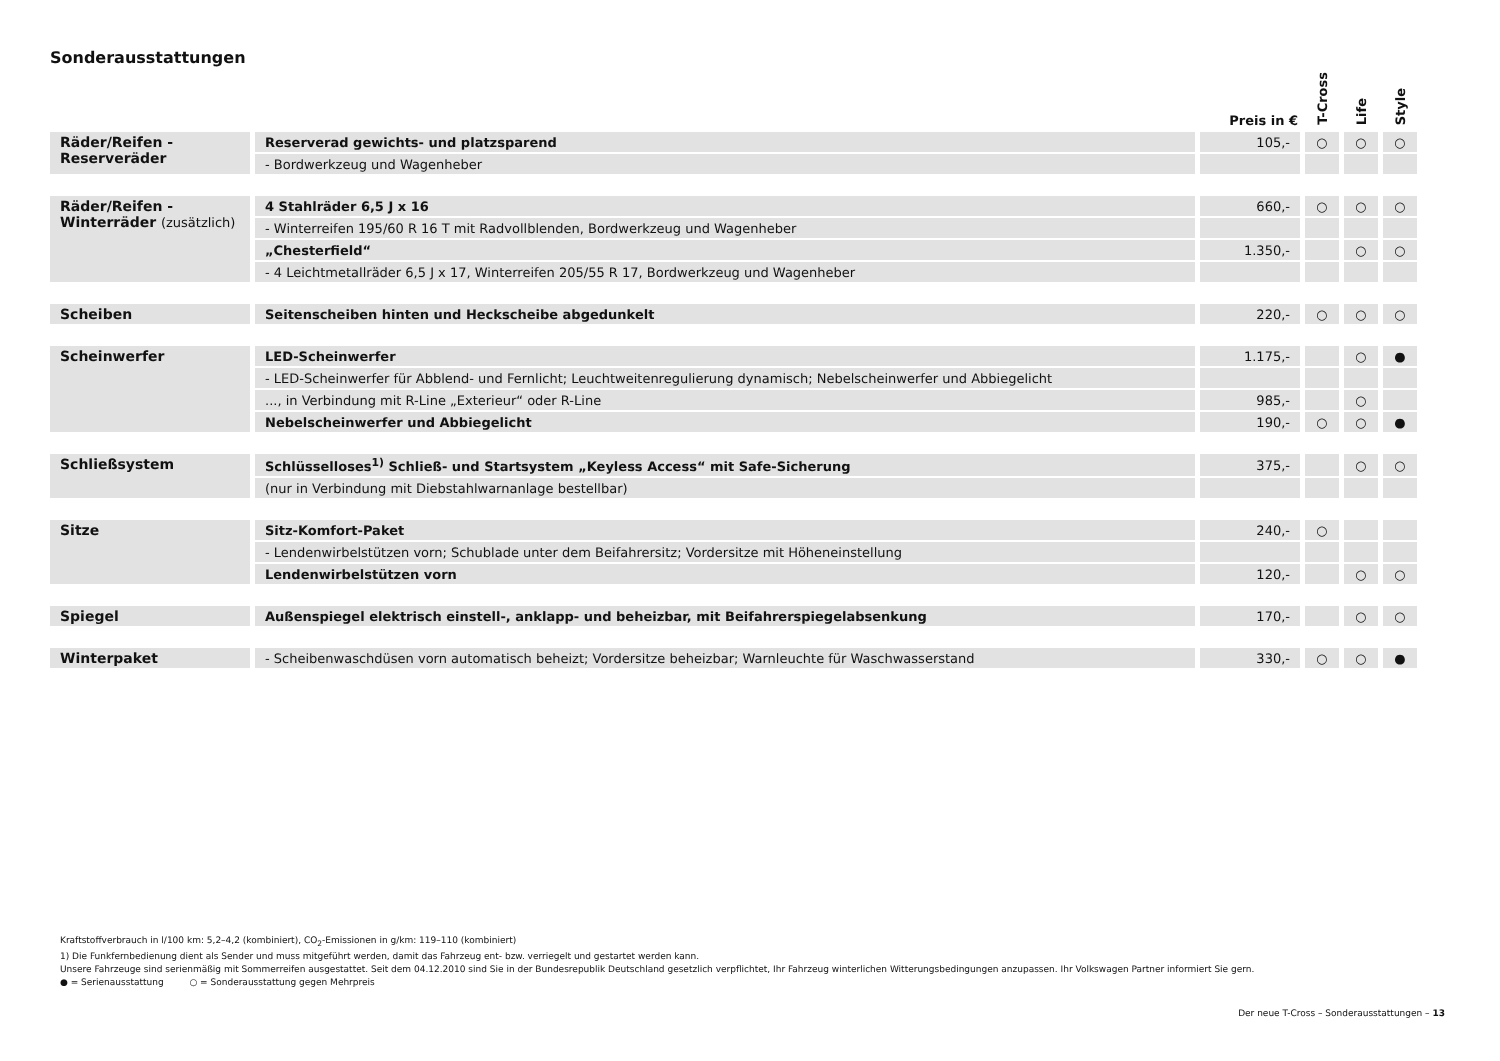Sonderausstattungen
| | | Preis in € | T-Cross | Life | Style |
| --- | --- | --- | --- | --- | --- |
| Räder/Reifen - Reserveräder | Reserverad gewichts- und platzsparend | 105,- | ○ | ○ | ○ |
| | - Bordwerkzeug und Wagenheber | | | | |
| Räder/Reifen - Winterräder (zusätzlich) | 4 Stahlräder 6,5 J x 16 | 660,- | ○ | ○ | ○ |
| | - Winterreifen 195/60 R 16 T mit Radvollblenden, Bordwerkzeug und Wagenheber | | | | |
| | „Chesterfield“ | 1.350,- | | ○ | ○ |
| | - 4 Leichtmetallräder 6,5 J x 17, Winterreifen 205/55 R 17, Bordwerkzeug und Wagenheber | | | | |
| Scheiben | Seitenscheiben hinten und Heckscheibe abgedunkelt | 220,- | ○ | ○ | ○ |
| Scheinwerfer | LED-Scheinwerfer | 1.175,- | | ○ | ● |
| | - LED-Scheinwerfer für Abblend- und Fernlicht; Leuchtweitenregulierung dynamisch; Nebelscheinwerfer und Abbiegelicht | | | | |
| | ..., in Verbindung mit R-Line „Exterieur“ oder R-Line | 985,- | | ○ | |
| | Nebelscheinwerfer und Abbiegelicht | 190,- | ○ | ○ | ● |
| Schließsystem | Schlüsselloses<sup>1)</sup> Schließ- und Startsystem „Keyless Access“ mit Safe-Sicherung | 375,- | | ○ | ○ |
| | (nur in Verbindung mit Diebstahlwarnanlage bestellbar) | | | | |
| Sitze | Sitz-Komfort-Paket | 240,- | ○ | | |
| | - Lendenwirbelstützen vorn; Schublade unter dem Beifahrersitz; Vordersitze mit Höheneinstellung | | | | |
| | Lendenwirbelstützen vorn | 120,- | | ○ | ○ |
| Spiegel | Außenspiegel elektrisch einstell-, anklapp- und beheizbar, mit Beifahrerspiegelabsenkung | 170,- | | ○ | ○ |
| Winterpaket | - Scheibenwaschdüsen vorn automatisch beheizt; Vordersitze beheizbar; Warnleuchte für Waschwasserstand | 330,- | ○ | ○ | ● |
Kraftstoffverbrauch in l/100 km: 5,2–4,2 (kombiniert), CO<sub>2</sub>-Emissionen in g/km: 119–110 (kombiniert)
1) Die Funkfernbedienung dient als Sender und muss mitgeführt werden, damit das Fahrzeug ent- bzw. verriegelt und gestartet werden kann.
Unsere Fahrzeuge sind serienmäßig mit Sommerreifen ausgestattet. Seit dem 04.12.2010 sind Sie in der Bundesrepublik Deutschland gesetzlich verpflichtet, Ihr Fahrzeug winterlichen Witterungsbedingungen anzupassen. Ihr Volkswagen Partner informiert Sie gern.
● = Serienausstattung ○ = Sonderausstattung gegen Mehrpreis
Der neue T-Cross – Sonderausstattungen – 13